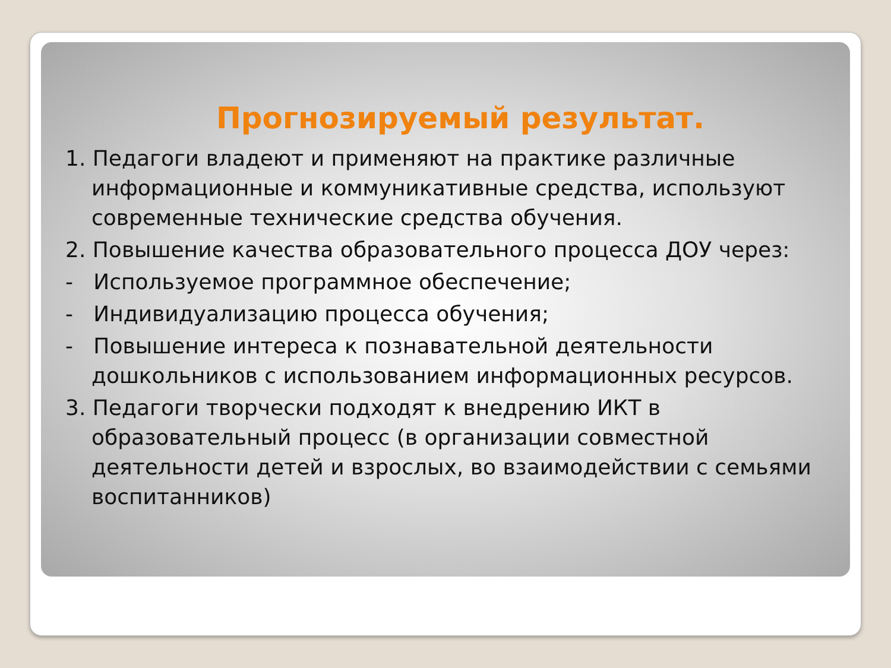Прогнозируемый результат.
1. Педагоги владеют и применяют на практике различные информационные и коммуникативные средства, используют современные технические средства обучения.
2. Повышение качества образовательного процесса ДОУ через:
- Используемое программное обеспечение;
- Индивидуализацию процесса обучения;
- Повышение интереса к познавательной деятельности дошкольников с использованием информационных ресурсов.
3. Педагоги творчески подходят к внедрению ИКТ в образовательный процесс (в организации совместной деятельности детей и взрослых, во взаимодействии с семьями воспитанников)